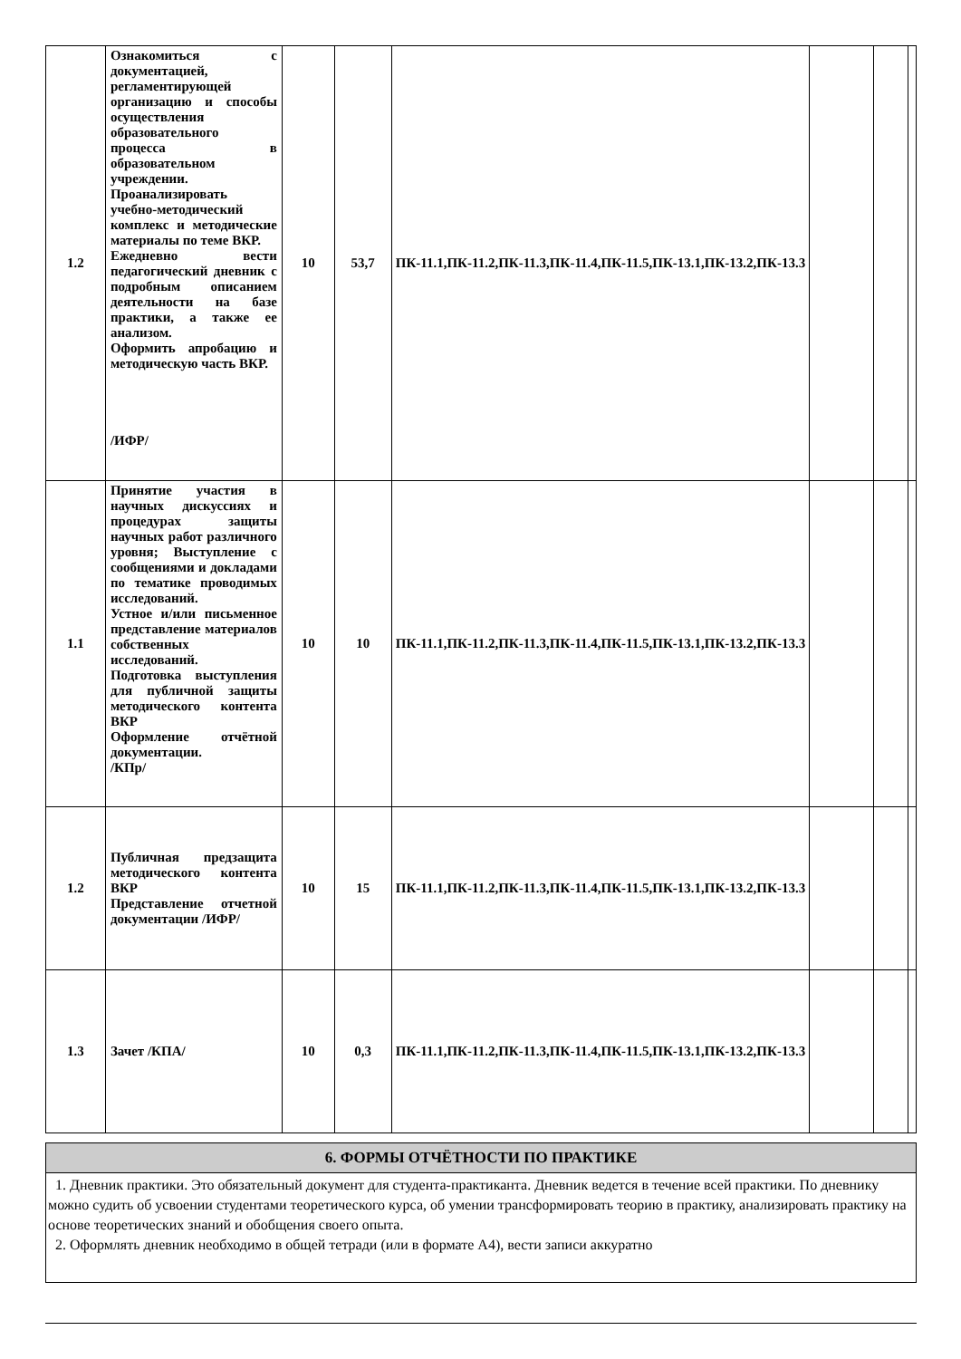| 1.2 | Ознакомиться с документацией, регламентирующей организацию и способы осуществления образовательного процесса в образовательном учреждении. Проанализировать учебно-методический комплекс и методические материалы по теме ВКР. Ежедневно вести педагогический дневник с подробным описанием деятельности на базе практики, а также ее анализом. Оформить апробацию и методическую часть ВКР. /ИФР/ | 10 | 53,7 | ПК-11.1,ПК-11.2,ПК-11.3,ПК-11.4,ПК-11.5,ПК-13.1,ПК-13.2,ПК-13.3 | | | |
| 1.1 | Принятие участия в научных дискуссиях и процедурах защиты научных работ различного уровня; Выступление с сообщениями и докладами по тематике проводимых исследований. Устное и/или письменное представление материалов собственных исследований. Подготовка выступления для публичной защиты методического контента ВКР Оформление отчётной документации. /КПр/ | 10 | 10 | ПК-11.1,ПК-11.2,ПК-11.3,ПК-11.4,ПК-11.5,ПК-13.1,ПК-13.2,ПК-13.3 | | | |
| 1.2 | Публичная предзащита методического контента ВКР Представление отчетной документации /ИФР/ | 10 | 15 | ПК-11.1,ПК-11.2,ПК-11.3,ПК-11.4,ПК-11.5,ПК-13.1,ПК-13.2,ПК-13.3 | | | |
| 1.3 | Зачет /КПА/ | 10 | 0,3 | ПК-11.1,ПК-11.2,ПК-11.3,ПК-11.4,ПК-11.5,ПК-13.1,ПК-13.2,ПК-13.3 | | | |
6. ФОРМЫ ОТЧЁТНОСТИ ПО ПРАКТИКЕ
1. Дневник практики. Это обязательный документ для студента-практиканта. Дневник ведется в течение всей практики. По дневнику можно судить об усвоении студентами теоретического курса, об умении трансформировать теорию в практику, анализировать практику на основе теоретических знаний и обобщения своего опыта.
2. Оформлять дневник необходимо в общей тетради (или в формате А4), вести записи аккуратно